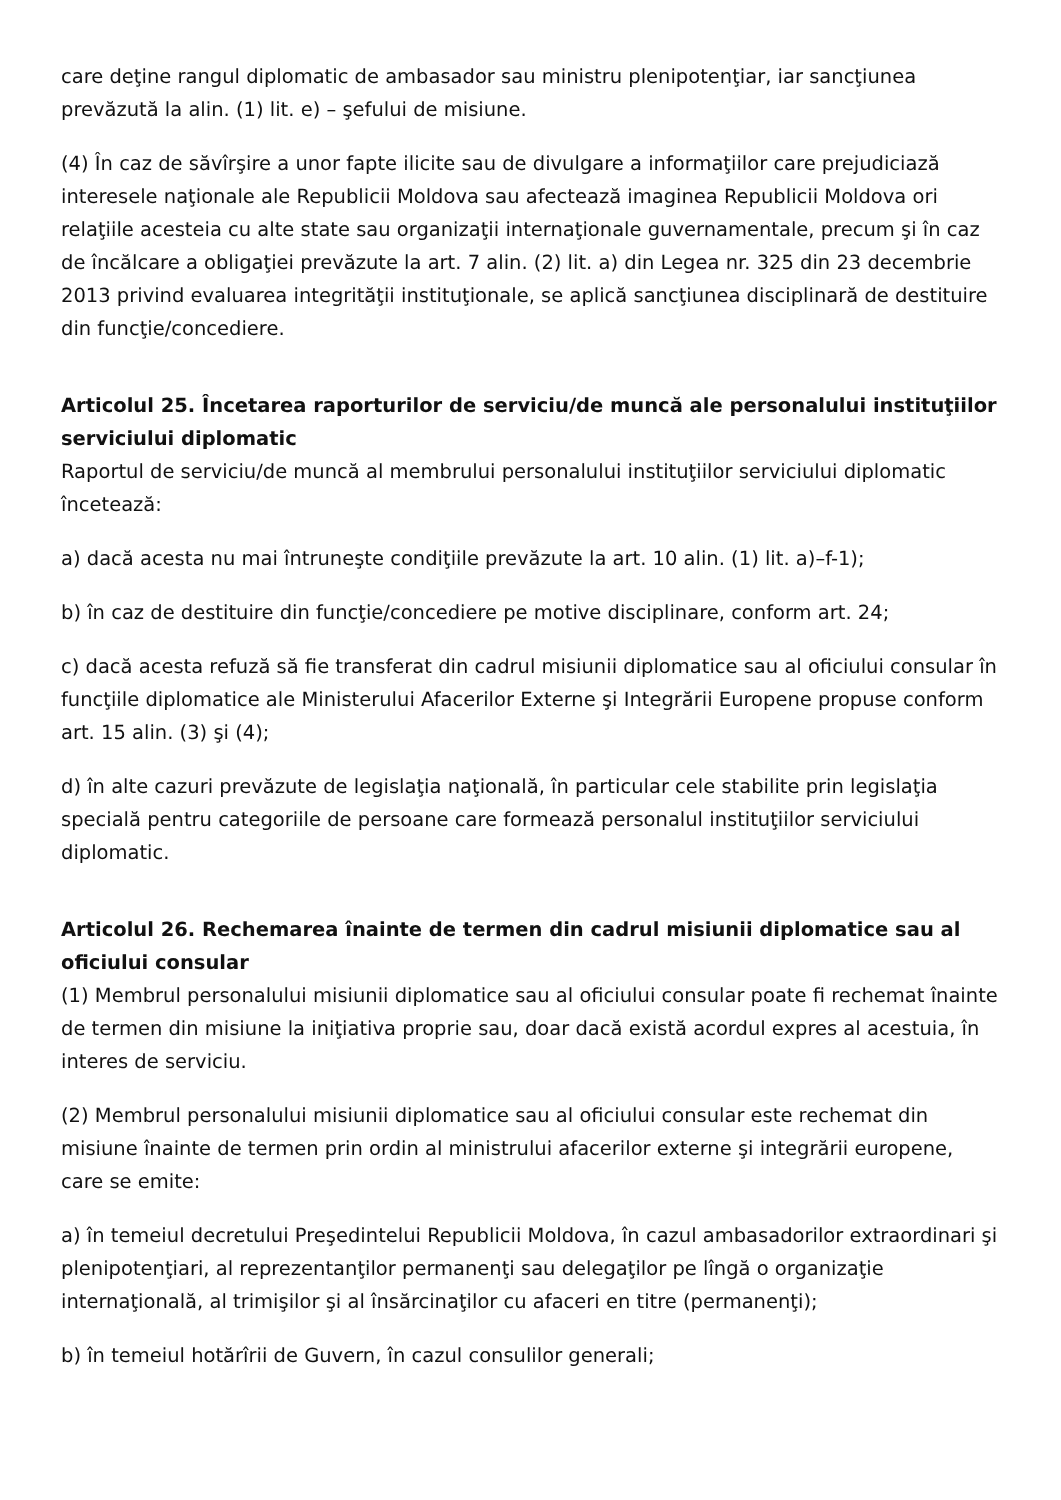care deţine rangul diplomatic de ambasador sau ministru plenipotenţiar, iar sancţiunea prevăzută la alin. (1) lit. e) – şefului de misiune.
(4) În caz de săvîrşire a unor fapte ilicite sau de divulgare a informaţiilor care prejudiciază interesele naţionale ale Republicii Moldova sau afectează imaginea Republicii Moldova ori relaţiile acesteia cu alte state sau organizaţii internaţionale guvernamentale, precum şi în caz de încălcare a obligaţiei prevăzute la art. 7 alin. (2) lit. a) din Legea nr. 325 din 23 decembrie 2013 privind evaluarea integrităţii instituţionale, se aplică sancţiunea disciplinară de destituire din funcţie/concediere.
Articolul 25. Încetarea raporturilor de serviciu/de muncă ale personalului instituţiilor serviciului diplomatic
Raportul de serviciu/de muncă al membrului personalului instituţiilor serviciului diplomatic încetează:
a) dacă acesta nu mai întruneşte condiţiile prevăzute la art. 10 alin. (1) lit. a)–f-1);
b) în caz de destituire din funcţie/concediere pe motive disciplinare, conform art. 24;
c) dacă acesta refuză să fie transferat din cadrul misiunii diplomatice sau al oficiului consular în funcţiile diplomatice ale Ministerului Afacerilor Externe şi Integrării Europene propuse conform art. 15 alin. (3) şi (4);
d) în alte cazuri prevăzute de legislaţia naţională, în particular cele stabilite prin legislaţia specială pentru categoriile de persoane care formează personalul instituţiilor serviciului diplomatic.
Articolul 26. Rechemarea înainte de termen din cadrul misiunii diplomatice sau al oficiului consular
(1) Membrul personalului misiunii diplomatice sau al oficiului consular poate fi rechemat înainte de termen din misiune la iniţiativa proprie sau, doar dacă există acordul expres al acestuia, în interes de serviciu.
(2) Membrul personalului misiunii diplomatice sau al oficiului consular este rechemat din misiune înainte de termen prin ordin al ministrului afacerilor externe şi integrării europene, care se emite:
a) în temeiul decretului Preşedintelui Republicii Moldova, în cazul ambasadorilor extraordinari şi plenipotenţiari, al reprezentanţilor permanenţi sau delegaţilor pe lîngă o organizaţie internaţională, al trimişilor şi al însărcinaţilor cu afaceri en titre (permanenţi);
b) în temeiul hotărîrii de Guvern, în cazul consulilor generali;